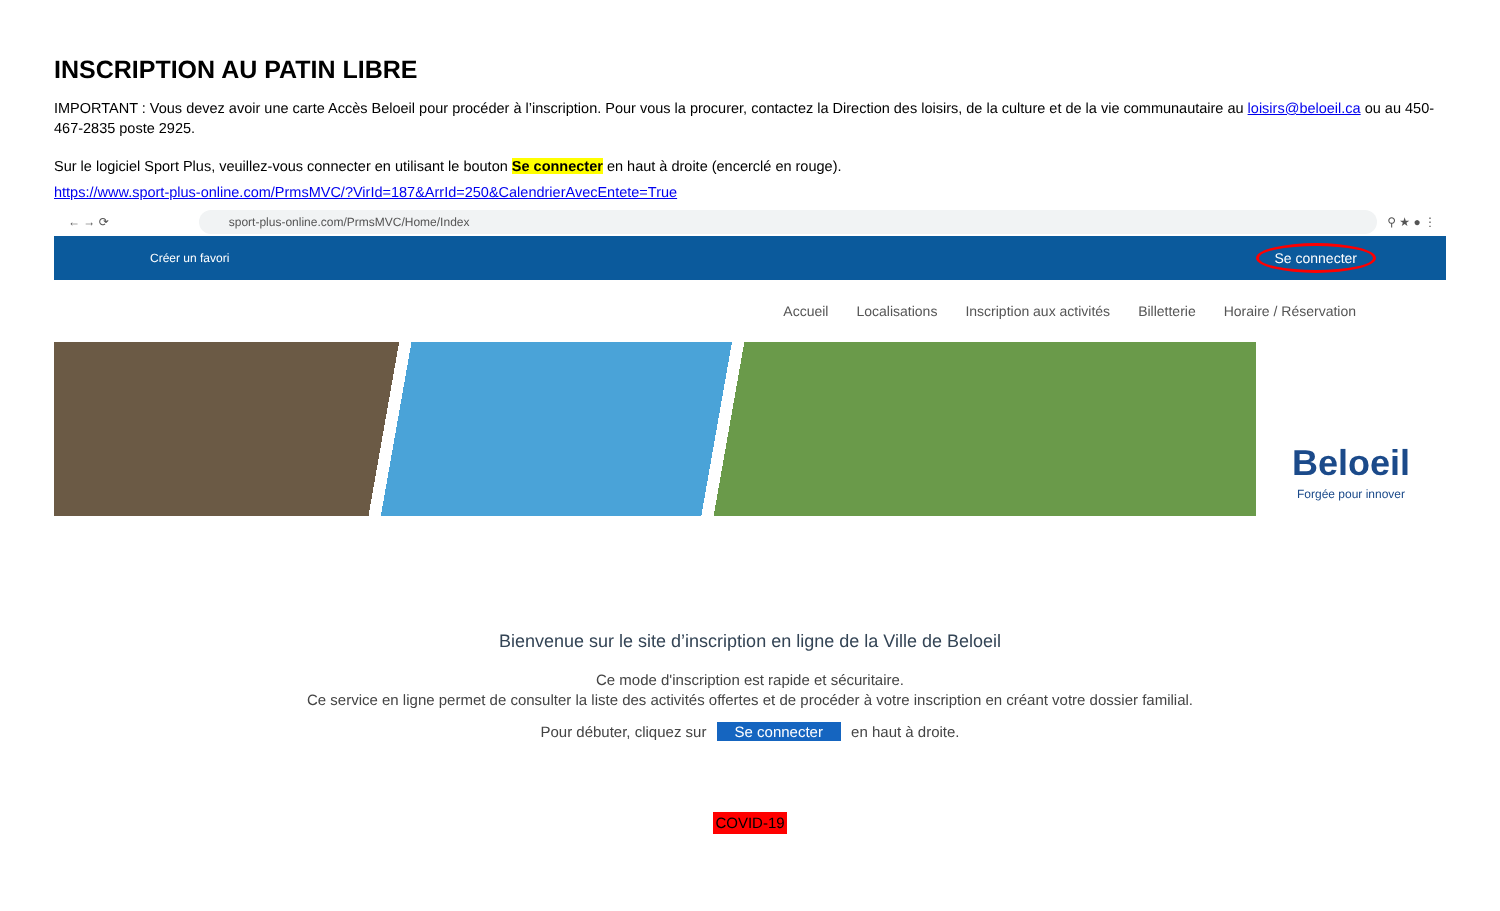INSCRIPTION AU PATIN LIBRE
IMPORTANT : Vous devez avoir une carte Accès Beloeil pour procéder à l’inscription. Pour vous la procurer, contactez la Direction des loisirs, de la culture et de la vie communautaire au loisirs@beloeil.ca ou au 450-467-2835 poste 2925.
Sur le logiciel Sport Plus, veuillez-vous connecter en utilisant le bouton Se connecter en haut à droite (encerclé en rouge).
https://www.sport-plus-online.com/PrmsMVC/?VirId=187&ArrId=250&CalendrierAvecEntete=True
← → ⟳
sport-plus-online.com/PrmsMVC/Home/Index
⚲ ★ ● ⋮
Créer un favori Se connecter
Accueil Localisations Inscription aux activités Billetterie Horaire / Réservation
Beloeil
Forgée pour innover
Bienvenue sur le site d’inscription en ligne de la Ville de Beloeil
Ce mode d'inscription est rapide et sécuritaire.
Ce service en ligne permet de consulter la liste des activités offertes et de procéder à votre inscription en créant votre dossier familial.
Pour débuter, cliquez sur Se connecter en haut à droite.
COVID-19